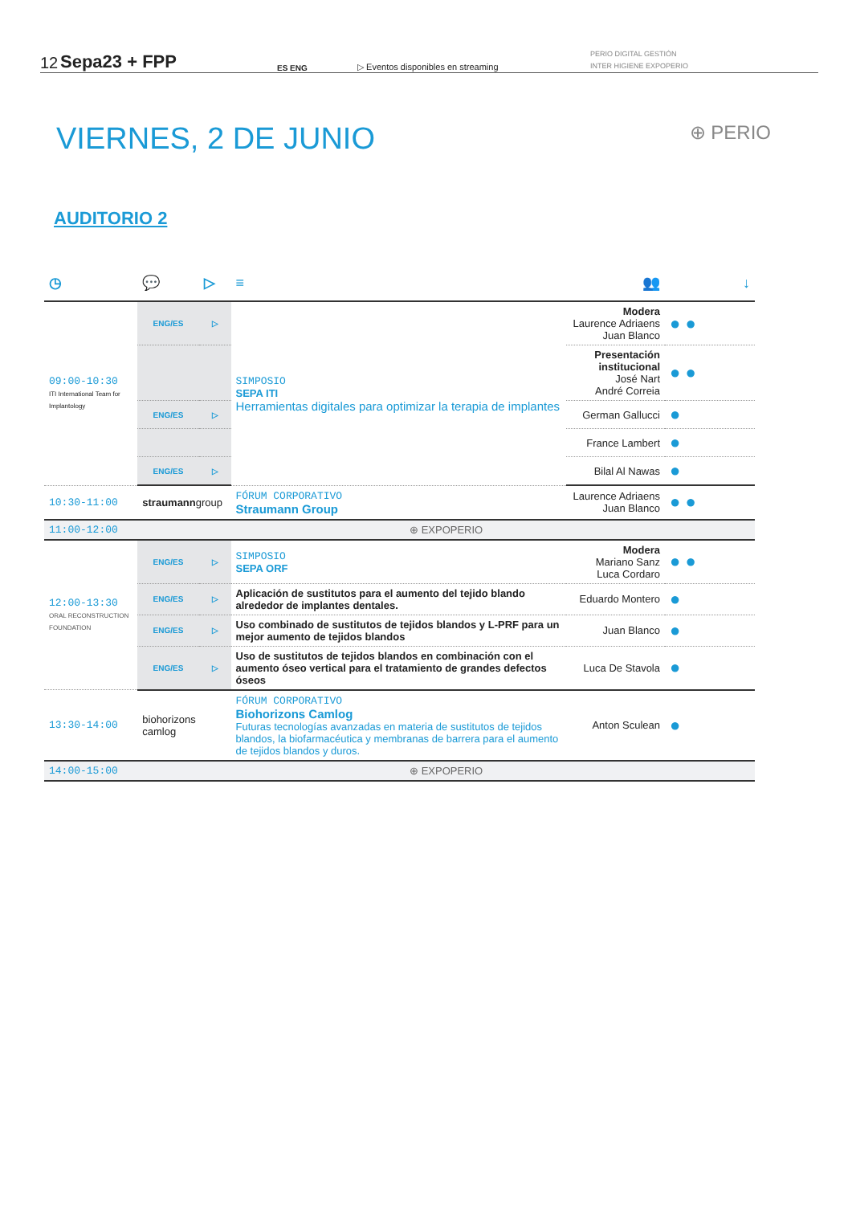12 Sepa23 + FPP ES ENG ▷ Eventos disponibles en streaming PERIO DIGITAL GESTIÓN
INTER HIGIENE EXPOPERIO
VIERNES, 2 DE JUNIO ⊕ PERIO
AUDITORIO 2
| ◷ | 💬 | ▷ | ≡ | 👥 | ↓ |
| --- | --- | --- | --- | --- | --- |
| 09:00-10:30 ITI International Team for Implantology | ENG/ES | ▷ | SIMPOSIO SEPA ITI Herramientas digitales para optimizar la terapia de implantes | Modera Laurence Adriaens Juan Blanco | ● ● |
| | | | | Presentación institucional José Nart André Correia | ● ● |
| | ENG/ES | ▷ | | German Gallucci | ● |
| | | | | France Lambert | ● |
| | ENG/ES | ▷ | | Bilal Al Nawas | ● |
| 10:30-11:00 | straumann group | | FÓRUM CORPORATIVO Straumann Group | Laurence Adriaens Juan Blanco | ● ● |
| 11:00-12:00 | ⊕ EXPOPERIO | | | | |
| 12:00-13:30 ORAL RECONSTRUCTION FOUNDATION | ENG/ES | ▷ | SIMPOSIO SEPA ORF | Modera Mariano Sanz Luca Cordaro | ● ● |
| | ENG/ES | ▷ | Aplicación de sustitutos para el aumento del tejido blando alrededor de implantes dentales. | Eduardo Montero | ● |
| | ENG/ES | ▷ | Uso combinado de sustitutos de tejidos blandos y L-PRF para un mejor aumento de tejidos blandos | Juan Blanco | ● |
| | ENG/ES | ▷ | Uso de sustitutos de tejidos blandos en combinación con el aumento óseo vertical para el tratamiento de grandes defectos óseos | Luca De Stavola | ● |
| 13:30-14:00 | biohorizons camlog | | FÓRUM CORPORATIVO Biohorizons Camlog Futuras tecnologías avanzadas en materia de sustitutos de tejidos blandos, la biofarmacéutica y membranas de barrera para el aumento de tejidos blandos y duros. | Anton Sculean | ● |
| 14:00-15:00 | ⊕ EXPOPERIO | | | | |